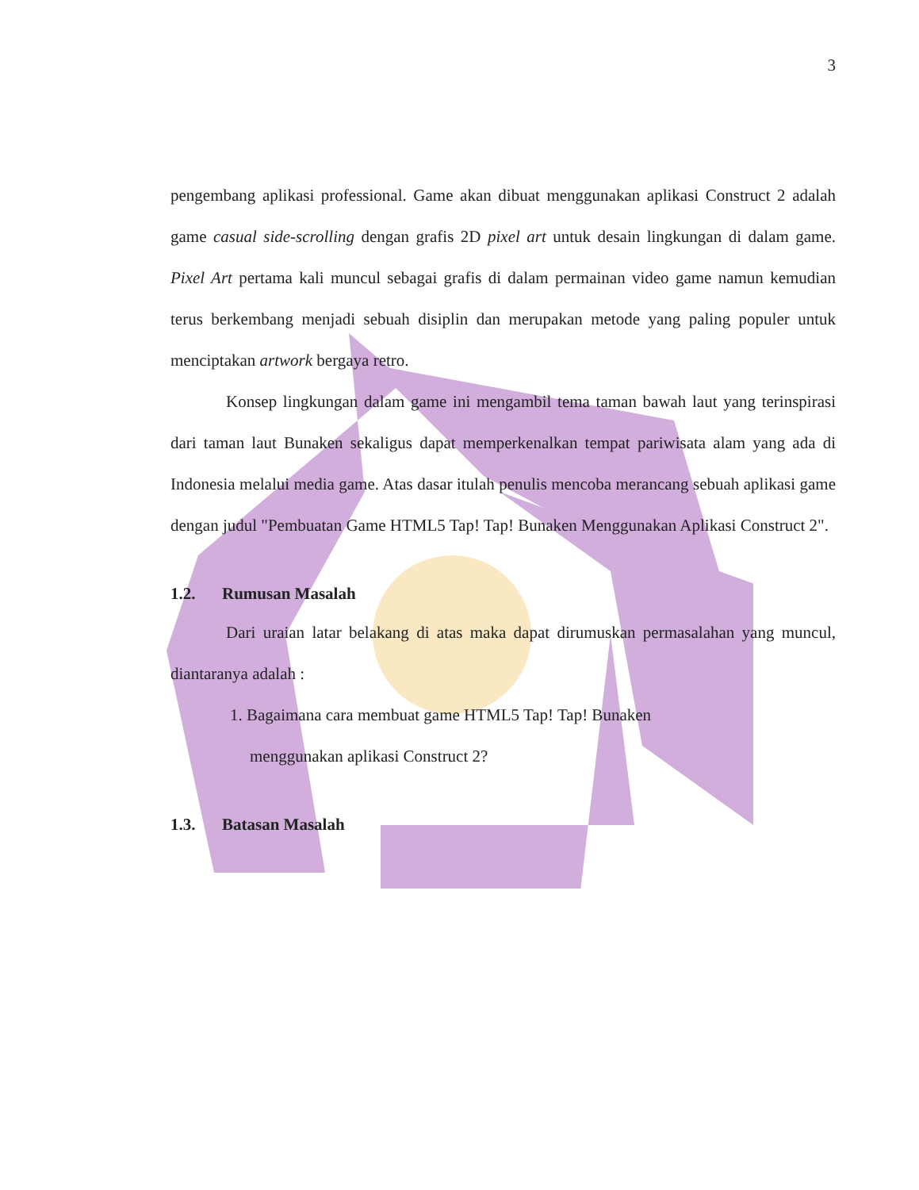3
pengembang aplikasi professional. Game akan dibuat menggunakan aplikasi Construct 2 adalah game casual side-scrolling dengan grafis 2D pixel art untuk desain lingkungan di dalam game. Pixel Art pertama kali muncul sebagai grafis di dalam permainan video game namun kemudian terus berkembang menjadi sebuah disiplin dan merupakan metode yang paling populer untuk menciptakan artwork bergaya retro.
Konsep lingkungan dalam game ini mengambil tema taman bawah laut yang terinspirasi dari taman laut Bunaken sekaligus dapat memperkenalkan tempat pariwisata alam yang ada di Indonesia melalui media game. Atas dasar itulah penulis mencoba merancang sebuah aplikasi game dengan judul "Pembuatan Game HTML5 Tap! Tap! Bunaken Menggunakan Aplikasi Construct 2".
1.2. Rumusan Masalah
Dari uraian latar belakang di atas maka dapat dirumuskan permasalahan yang muncul, diantaranya adalah :
1. Bagaimana cara membuat game HTML5 Tap! Tap! Bunaken
menggunakan aplikasi Construct 2?
1.3. Batasan Masalah